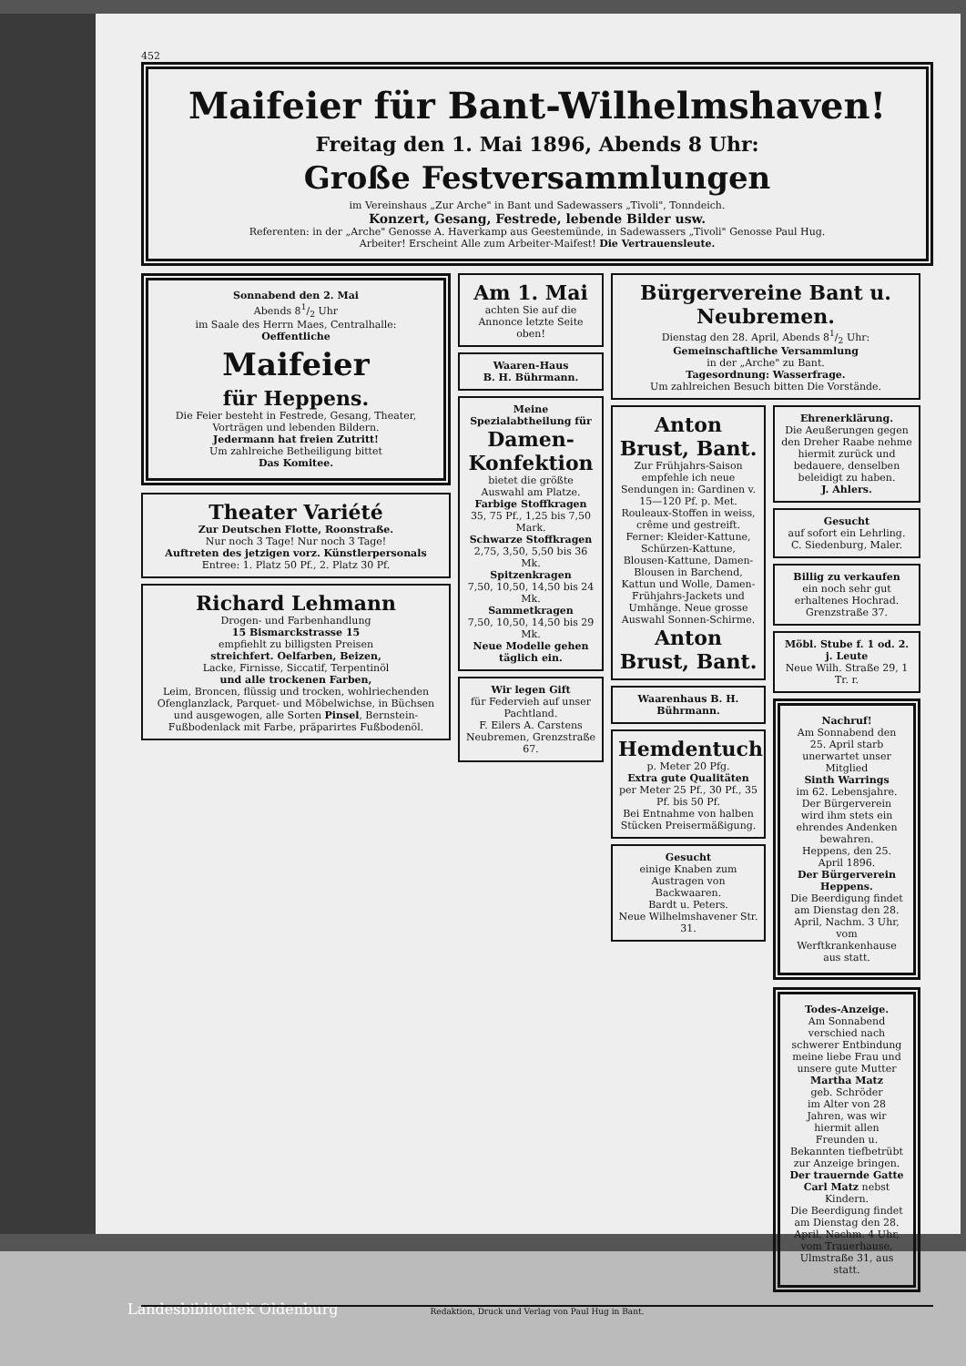452
Maifeier für Bant-Wilhelmshaven!
Freitag den 1. Mai 1896, Abends 8 Uhr:
Große Festversammlungen
im Vereinshaus „Zur Arche" in Bant und Sadewassers „Tivoli", Tonndeich.
Konzert, Gesang, Festrede, lebende Bilder usw.
Referenten: in der „Arche" Genosse A. Haverkamp aus Geestemünde, in Sadewassers „Tivoli" Genosse Paul Hug.
Arbeiter! Erscheint Alle zum Arbeiter-Maifest! Die Vertrauensleute.
Sonnabend den 2. Mai
Abends 81/2 Uhr
im Saale des Herrn Maes, Centralhalle:
Oeffentliche
Maifeier
für Heppens.
Die Feier besteht in Festrede, Gesang, Theater, Vorträgen und lebenden Bildern.
Jedermann hat freien Zutritt!
Um zahlreiche Betheiligung bittet
Das Komitee.
Theater Variété
Zur Deutschen Flotte, Roonstraße.
Nur noch 3 Tage! Nur noch 3 Tage!
Auftreten des jetzigen vorz. Künstlerpersonals
Entree: 1. Platz 50 Pf., 2. Platz 30 Pf.
Richard Lehmann
Drogen- und Farbenhandlung
15 Bismarckstrasse 15
empfiehlt zu billigsten Preisen
streichfert. Oelfarben, Beizen,
Lacke, Firnisse, Siccatif, Terpentinöl
und alle trockenen Farben,
Leim, Broncen, flüssig und trocken, wohlriechenden Ofenglanzlack, Parquet- und Möbelwichse, in Büchsen und ausgewogen, alle Sorten Pinsel, Bernstein-Fußbodenlack mit Farbe, präparirtes Fußbodenöl.
Am 1. Mai
achten Sie auf die Annonce letzte Seite oben!
Waaren-Haus
B. H. Bührmann.
Meine Spezialabtheilung für
Damen-Konfektion
bietet die größte Auswahl am Platze.
Farbige Stoffkragen
35, 75 Pf., 1,25 bis 7,50 Mark.
Schwarze Stoffkragen
2,75, 3,50, 5,50 bis 36 Mk.
Spitzenkragen
7,50, 10,50, 14,50 bis 24 Mk.
Sammetkragen
7,50, 10,50, 14,50 bis 29 Mk.
Neue Modelle gehen täglich ein.
Wir legen Gift
für Federvieh auf unser Pachtland.
F. Eilers A. Carstens
Neubremen, Grenzstraße 67.
Bürgervereine Bant u. Neubremen.
Dienstag den 28. April, Abends 81/2 Uhr:
Gemeinschaftliche Versammlung
in der „Arche" zu Bant.
Tagesordnung: Wasserfrage.
Um zahlreichen Besuch bitten Die Vorstände.
Anton Brust, Bant.
Zur Frühjahrs-Saison empfehle ich neue Sendungen in: Gardinen v. 15—120 Pf. p. Met. Rouleaux-Stoffen in weiss, crême und gestreift. Ferner: Kleider-Kattune, Schürzen-Kattune, Blousen-Kattune, Damen-Blousen in Barchend, Kattun und Wolle, Damen-Frühjahrs-Jackets und Umhänge. Neue grosse Auswahl Sonnen-Schirme.
Anton Brust, Bant.
Waarenhaus B. H. Bührmann.
Hemdentuch
p. Meter 20 Pfg.
Extra gute Qualitäten
per Meter 25 Pf., 30 Pf., 35 Pf. bis 50 Pf.
Bei Entnahme von halben Stücken Preisermäßigung.
Gesucht
einige Knaben zum Austragen von Backwaaren.
Bardt u. Peters.
Neue Wilhelmshavener Str. 31.
Ehrenerklärung.
Die Aeußerungen gegen den Dreher Raabe nehme hiermit zurück und bedauere, denselben beleidigt zu haben.
J. Ahlers.
Gesucht
auf sofort ein Lehrling.
C. Siedenburg, Maler.
Billig zu verkaufen
ein noch sehr gut erhaltenes Hochrad. Grenzstraße 37.
Möbl. Stube f. 1 od. 2. j. Leute
Neue Wilh. Straße 29, 1 Tr. r.
Nachruf!
Am Sonnabend den 25. April starb unerwartet unser Mitglied
Sinth Warrings
im 62. Lebensjahre. Der Bürgerverein wird ihm stets ein ehrendes Andenken bewahren.
Heppens, den 25. April 1896.
Der Bürgerverein Heppens.
Die Beerdigung findet am Dienstag den 28. April, Nachm. 3 Uhr, vom Werftkrankenhause aus statt.
Todes-Anzeige.
Am Sonnabend verschied nach schwerer Entbindung meine liebe Frau und unsere gute Mutter
Martha Matz
geb. Schröder
im Alter von 28 Jahren, was wir hiermit allen Freunden u. Bekannten tiefbetrübt zur Anzeige bringen.
Der trauernde Gatte Carl Matz nebst Kindern.
Die Beerdigung findet am Dienstag den 28. April, Nachm. 4 Uhr, vom Trauerhause, Ulmstraße 31, aus statt.
Redaktion, Druck und Verlag von Paul Hug in Bant.
Landesbibliothek Oldenburg